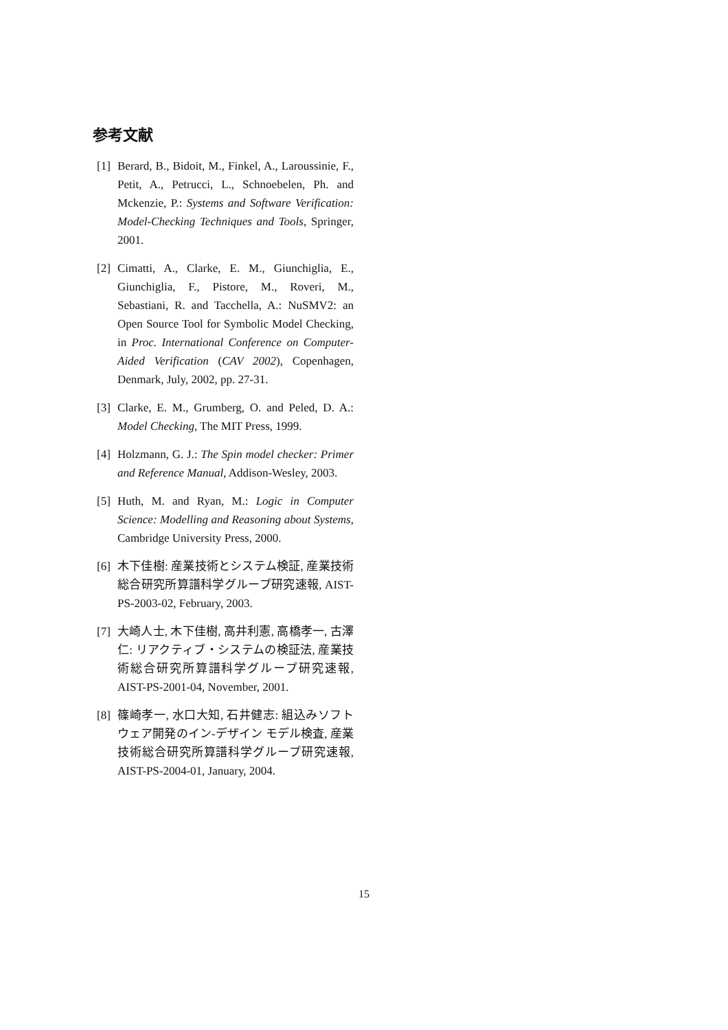参考文献
[1] Berard, B., Bidoit, M., Finkel, A., Laroussinie, F., Petit, A., Petrucci, L., Schnoebelen, Ph. and Mckenzie, P.: Systems and Software Verification: Model-Checking Techniques and Tools, Springer, 2001.
[2] Cimatti, A., Clarke, E. M., Giunchiglia, E., Giunchiglia, F., Pistore, M., Roveri, M., Sebastiani, R. and Tacchella, A.: NuSMV2: an Open Source Tool for Symbolic Model Checking, in Proc. International Conference on Computer-Aided Verification (CAV 2002), Copenhagen, Denmark, July, 2002, pp. 27-31.
[3] Clarke, E. M., Grumberg, O. and Peled, D. A.: Model Checking, The MIT Press, 1999.
[4] Holzmann, G. J.: The Spin model checker: Primer and Reference Manual, Addison-Wesley, 2003.
[5] Huth, M. and Ryan, M.: Logic in Computer Science: Modelling and Reasoning about Systems, Cambridge University Press, 2000.
[6] 木下佳樹: 産業技術とシステム検証, 産業技術総合研究所算譜科学グループ研究速報, AIST-PS-2003-02, February, 2003.
[7] 大崎人士, 木下佳樹, 高井利憲, 高橋孝一, 古澤仁: リアクティブ・システムの検証法, 産業技術総合研究所算譜科学グループ研究速報, AIST-PS-2001-04, November, 2001.
[8] 篠崎孝一, 水口大知, 石井健志: 組込みソフトウェア開発のイン-デザイン モデル検査, 産業技術総合研究所算譜科学グループ研究速報, AIST-PS-2004-01, January, 2004.
15